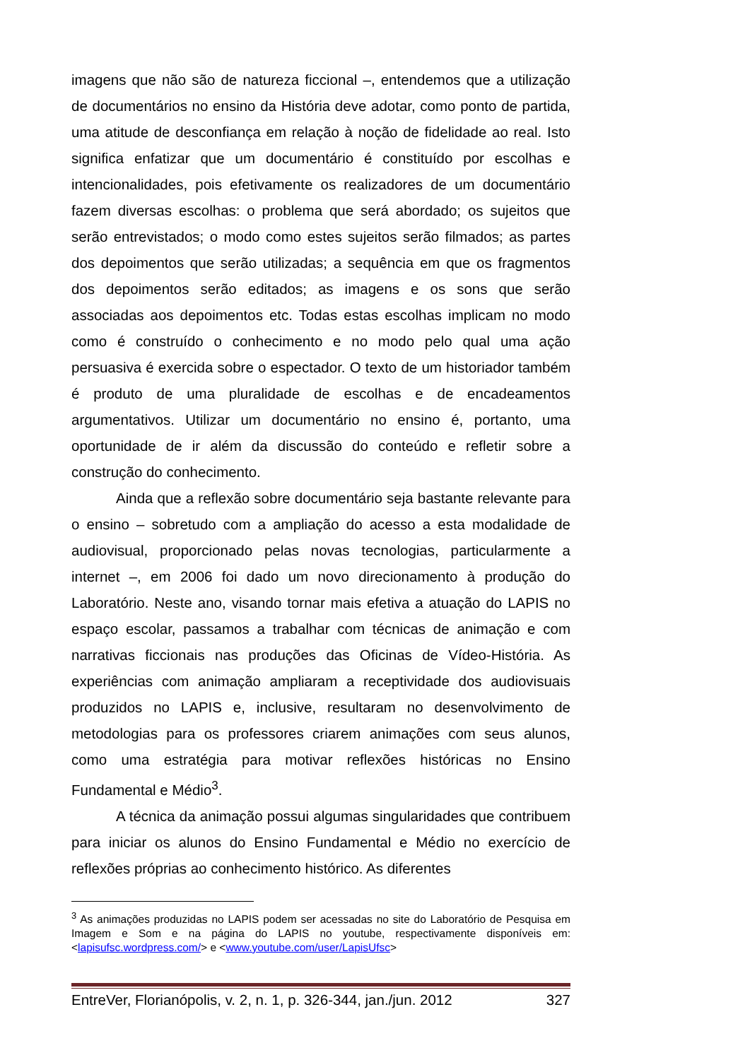imagens que não são de natureza ficcional –, entendemos que a utilização de documentários no ensino da História deve adotar, como ponto de partida, uma atitude de desconfiança em relação à noção de fidelidade ao real. Isto significa enfatizar que um documentário é constituído por escolhas e intencionalidades, pois efetivamente os realizadores de um documentário fazem diversas escolhas: o problema que será abordado; os sujeitos que serão entrevistados; o modo como estes sujeitos serão filmados; as partes dos depoimentos que serão utilizadas; a sequência em que os fragmentos dos depoimentos serão editados; as imagens e os sons que serão associadas aos depoimentos etc. Todas estas escolhas implicam no modo como é construído o conhecimento e no modo pelo qual uma ação persuasiva é exercida sobre o espectador. O texto de um historiador também é produto de uma pluralidade de escolhas e de encadeamentos argumentativos. Utilizar um documentário no ensino é, portanto, uma oportunidade de ir além da discussão do conteúdo e refletir sobre a construção do conhecimento.
Ainda que a reflexão sobre documentário seja bastante relevante para o ensino – sobretudo com a ampliação do acesso a esta modalidade de audiovisual, proporcionado pelas novas tecnologias, particularmente a internet –, em 2006 foi dado um novo direcionamento à produção do Laboratório. Neste ano, visando tornar mais efetiva a atuação do LAPIS no espaço escolar, passamos a trabalhar com técnicas de animação e com narrativas ficcionais nas produções das Oficinas de Vídeo-História. As experiências com animação ampliaram a receptividade dos audiovisuais produzidos no LAPIS e, inclusive, resultaram no desenvolvimento de metodologias para os professores criarem animações com seus alunos, como uma estratégia para motivar reflexões históricas no Ensino Fundamental e Médio<sup>3</sup>.
A técnica da animação possui algumas singularidades que contribuem para iniciar os alunos do Ensino Fundamental e Médio no exercício de reflexões próprias ao conhecimento histórico. As diferentes
<sup>3</sup> As animações produzidas no LAPIS podem ser acessadas no site do Laboratório de Pesquisa em Imagem e Som e na página do LAPIS no youtube, respectivamente disponíveis em: <lapisufsc.wordpress.com/> e <www.youtube.com/user/LapisUfsc>
EntreVer, Florianópolis, v. 2, n. 1, p. 326-344, jan./jun. 2012 327